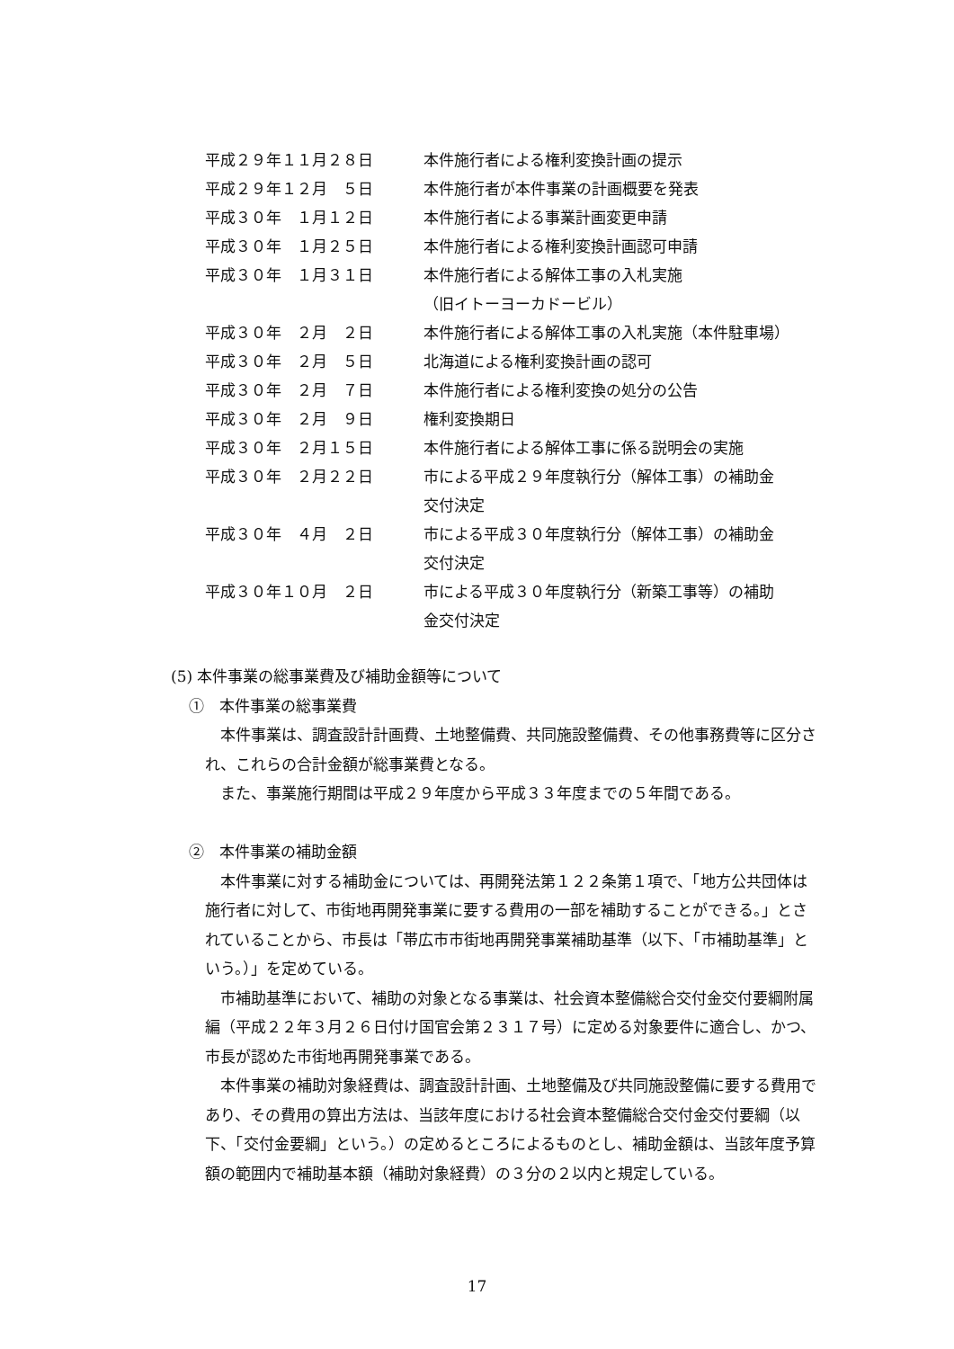平成２９年１１月２８日 本件施行者による権利変換計画の提示
平成２９年１２月　５日 本件施行者が本件事業の計画概要を発表
平成３０年　１月１２日 本件施行者による事業計画変更申請
平成３０年　１月２５日 本件施行者による権利変換計画認可申請
平成３０年　１月３１日 本件施行者による解体工事の入札実施
（旧イトーヨーカドービル）
平成３０年　２月　２日 本件施行者による解体工事の入札実施（本件駐車場）
平成３０年　２月　５日 北海道による権利変換計画の認可
平成３０年　２月　７日 本件施行者による権利変換の処分の公告
平成３０年　２月　９日 権利変換期日
平成３０年　２月１５日 本件施行者による解体工事に係る説明会の実施
平成３０年　２月２２日 市による平成２９年度執行分（解体工事）の補助金
交付決定
平成３０年　４月　２日 市による平成３０年度執行分（解体工事）の補助金
交付決定
平成３０年１０月　２日 市による平成３０年度執行分（新築工事等）の補助
金交付決定
(5) 本件事業の総事業費及び補助金額等について
①　本件事業の総事業費
本件事業は、調査設計計画費、土地整備費、共同施設整備費、その他事務費等に区分され、これらの合計金額が総事業費となる。
また、事業施行期間は平成２９年度から平成３３年度までの５年間である。
②　本件事業の補助金額
本件事業に対する補助金については、再開発法第１２２条第１項で、「地方公共団体は施行者に対して、市街地再開発事業に要する費用の一部を補助することができる。」とされていることから、市長は「帯広市市街地再開発事業補助基準（以下、「市補助基準」という。）」を定めている。
市補助基準において、補助の対象となる事業は、社会資本整備総合交付金交付要綱附属編（平成２２年３月２６日付け国官会第２３１７号）に定める対象要件に適合し、かつ、市長が認めた市街地再開発事業である。
本件事業の補助対象経費は、調査設計計画、土地整備及び共同施設整備に要する費用であり、その費用の算出方法は、当該年度における社会資本整備総合交付金交付要綱（以下、「交付金要綱」という。）の定めるところによるものとし、補助金額は、当該年度予算額の範囲内で補助基本額（補助対象経費）の３分の２以内と規定している。
17